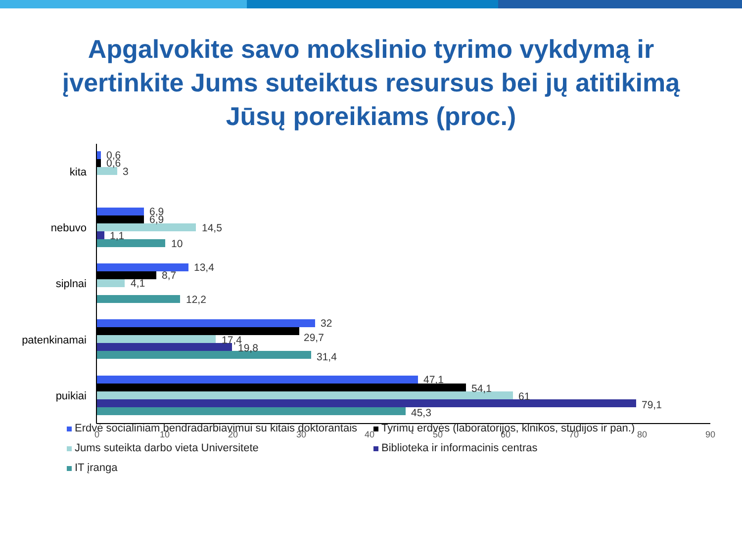Apgalvokite savo mokslinio tyrimo vykdymą ir įvertinkite Jums suteiktus resursus bei jų atitikimą Jūsų poreikiams (proc.)
kita
nebuvo
siplnai
patenkinamai
puikiai
0,6
0,6
3
6,9
6,9
14,5
1,1
10
13,4
8,7
4,1
12,2
32
29,7
17,4
19,8
31,4
47,1
54,1
61
79,1
45,3
0
10
20
30
40
50
60
70
80
90
Erdvė socialiniam bendradarbiavimui su kitais doktorantais Tyrimų erdvės (laboratorijos, klnikos, studijos ir pan.) Jums suteikta darbo vieta Universitete Biblioteka ir informacinis centras IT įranga